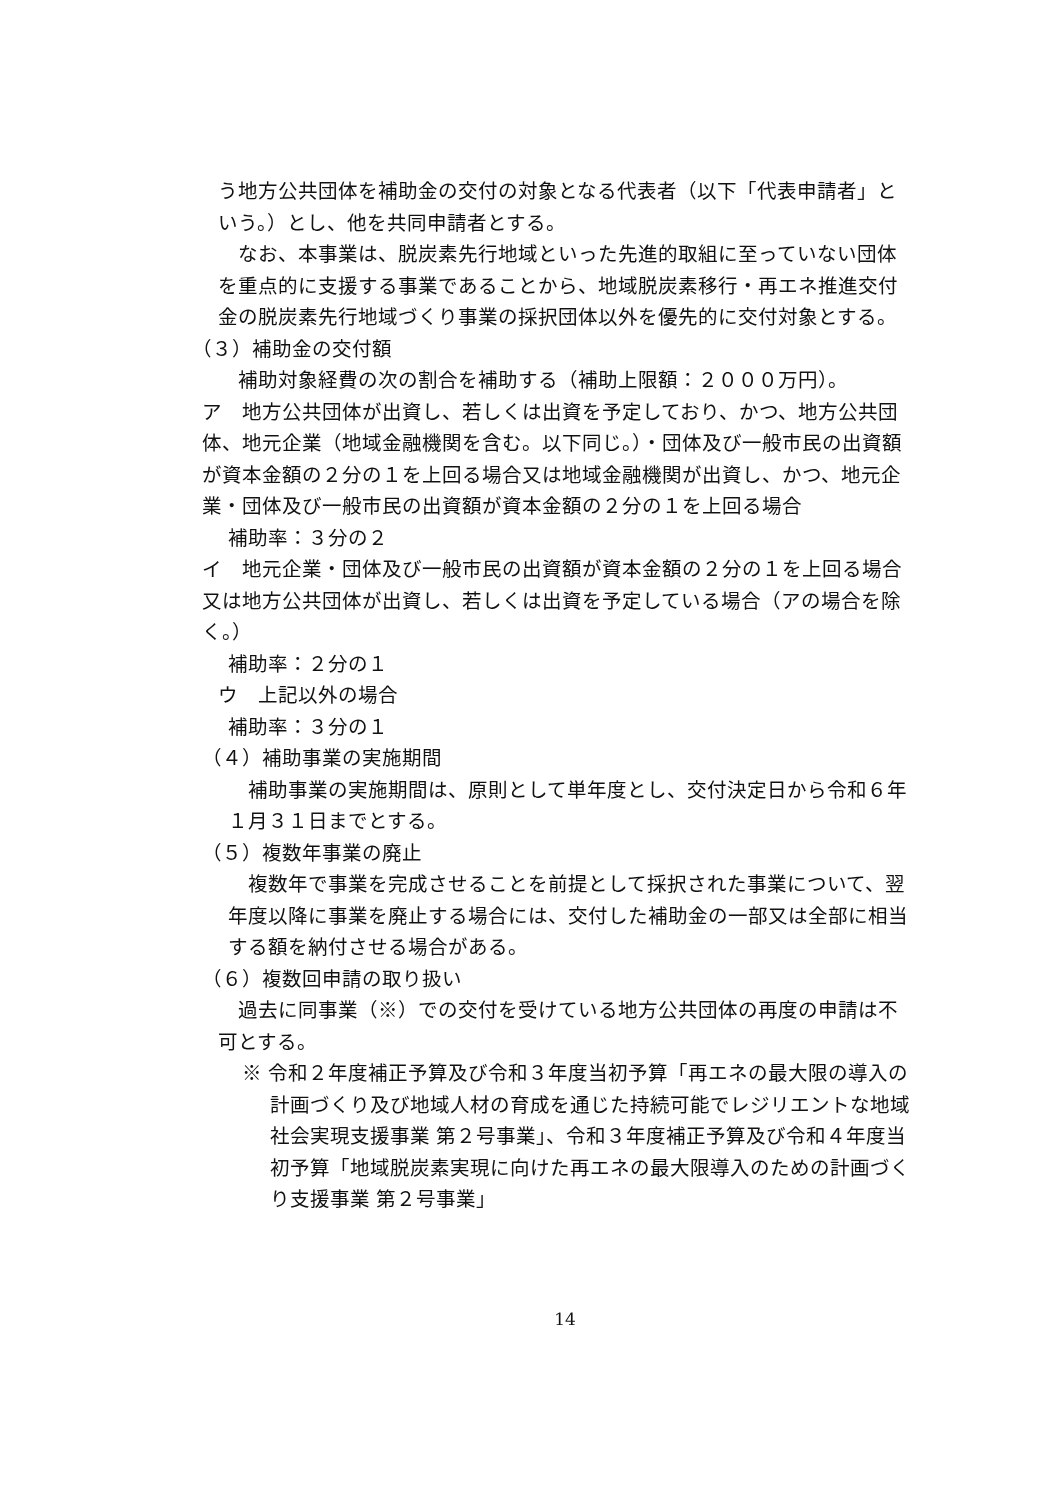う地方公共団体を補助金の交付の対象となる代表者（以下「代表申請者」という。）とし、他を共同申請者とする。
　なお、本事業は、脱炭素先行地域といった先進的取組に至っていない団体を重点的に支援する事業であることから、地域脱炭素移行・再エネ推進交付金の脱炭素先行地域づくり事業の採択団体以外を優先的に交付対象とする。
（３）補助金の交付額
　補助対象経費の次の割合を補助する（補助上限額：２０００万円）。
ア　地方公共団体が出資し、若しくは出資を予定しており、かつ、地方公共団体、地元企業（地域金融機関を含む。以下同じ。）・団体及び一般市民の出資額が資本金額の２分の１を上回る場合又は地域金融機関が出資し、かつ、地元企業・団体及び一般市民の出資額が資本金額の２分の１を上回る場合
補助率：３分の２
イ　地元企業・団体及び一般市民の出資額が資本金額の２分の１を上回る場合又は地方公共団体が出資し、若しくは出資を予定している場合（アの場合を除く。）
補助率：２分の１
ウ　上記以外の場合
補助率：３分の１
（４）補助事業の実施期間
　補助事業の実施期間は、原則として単年度とし、交付決定日から令和６年１月３１日までとする。
（５）複数年事業の廃止
　複数年で事業を完成させることを前提として採択された事業について、翌年度以降に事業を廃止する場合には、交付した補助金の一部又は全部に相当する額を納付させる場合がある。
（６）複数回申請の取り扱い
　過去に同事業（※）での交付を受けている地方公共団体の再度の申請は不可とする。
※ 令和２年度補正予算及び令和３年度当初予算「再エネの最大限の導入の計画づくり及び地域人材の育成を通じた持続可能でレジリエントな地域社会実現支援事業 第２号事業」、令和３年度補正予算及び令和４年度当初予算「地域脱炭素実現に向けた再エネの最大限導入のための計画づくり支援事業 第２号事業」
14